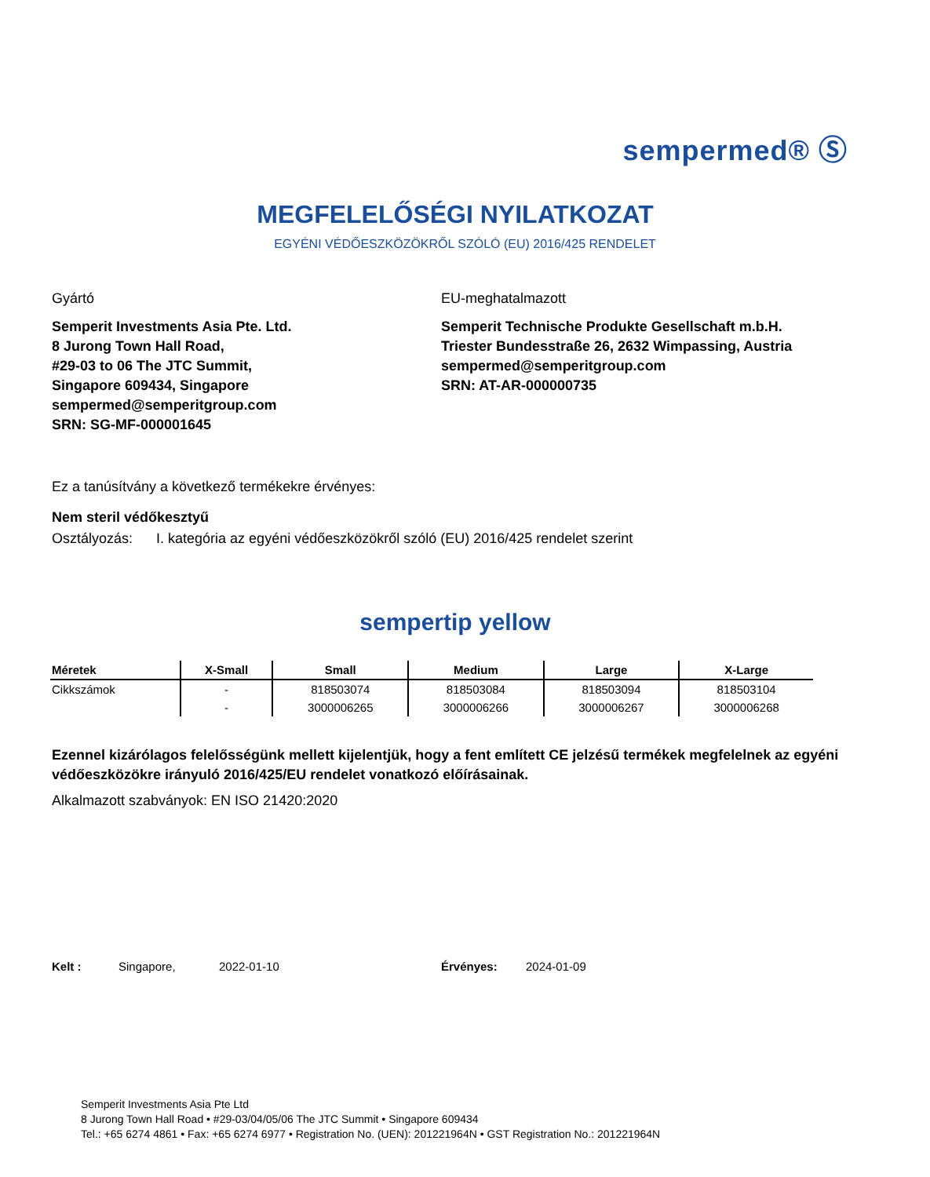sempermed® Ⓢ
MEGFELELŐSÉGI NYILATKOZAT
EGYÉNI VÉDŐESZKÖZÖKRŐL SZÓLÓ (EU) 2016/425 RENDELET
Gyártó
Semperit Investments Asia Pte. Ltd.
8 Jurong Town Hall Road,
#29-03 to 06 The JTC Summit,
Singapore 609434, Singapore
sempermed@semperitgroup.com
SRN: SG-MF-000001645
EU-meghatalmazott
Semperit Technische Produkte Gesellschaft m.b.H.
Triester Bundesstraße 26, 2632 Wimpassing, Austria
sempermed@semperitgroup.com
SRN: AT-AR-000000735
Ez a tanúsítvány a következő termékekre érvényes:
Nem steril védőkesztyű
Osztályozás: I. kategória az egyéni védőeszközökről szóló (EU) 2016/425 rendelet szerint
sempertip yellow
| Méretek | X-Small | Small | Medium | Large | X-Large |
| --- | --- | --- | --- | --- | --- |
| Cikkszámok | - | 818503074 | 818503084 | 818503094 | 818503104 |
| | - | 3000006265 | 3000006266 | 3000006267 | 3000006268 |
Ezennel kizárólagos felelősségünk mellett kijelentjük, hogy a fent említett CE jelzésű termékek megfelelnek az egyéni védőeszközökre irányuló 2016/425/EU rendelet vonatkozó előírásainak.
Alkalmazott szabványok: EN ISO 21420:2020
Kelt : Singapore, 2022-01-10 Érvényes: 2024-01-09
Semperit Investments Asia Pte Ltd
8 Jurong Town Hall Road • #29-03/04/05/06 The JTC Summit • Singapore 609434
Tel.: +65 6274 4861 • Fax: +65 6274 6977 • Registration No. (UEN): 201221964N • GST Registration No.: 201221964N